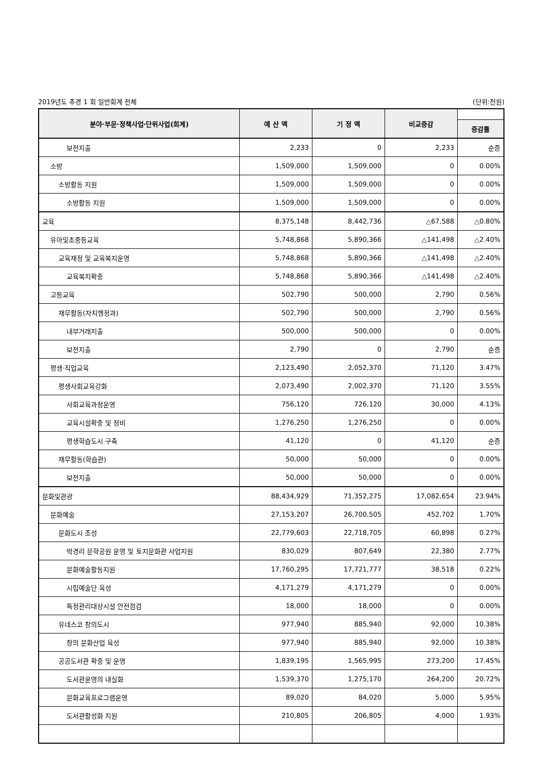2019년도 추경 1 회 일반회계 전체 (단위:천원)
| 분야·부문·정책사업·단위사업(회계) | 예 산 액 | 기 정 액 | 비교증감 | |
| --- | --- | --- | --- | --- |
| | | | | 증감률 |
| 보전지출 | 2,233 | 0 | 2,233 | 순증 |
| 소방 | 1,509,000 | 1,509,000 | 0 | 0.00% |
| 소방활동 지원 | 1,509,000 | 1,509,000 | 0 | 0.00% |
| 소방활동 지원 | 1,509,000 | 1,509,000 | 0 | 0.00% |
| 교육 | 8,375,148 | 8,442,736 | △67,588 | △0.80% |
| 유아및초중등교육 | 5,748,868 | 5,890,366 | △141,498 | △2.40% |
| 교육재정 및 교육복지운영 | 5,748,868 | 5,890,366 | △141,498 | △2.40% |
| 교육복지확충 | 5,748,868 | 5,890,366 | △141,498 | △2.40% |
| 고등교육 | 502,790 | 500,000 | 2,790 | 0.56% |
| 재무활동(자치행정과) | 502,790 | 500,000 | 2,790 | 0.56% |
| 내부거래지출 | 500,000 | 500,000 | 0 | 0.00% |
| 보전지출 | 2,790 | 0 | 2,790 | 순증 |
| 평생·직업교육 | 2,123,490 | 2,052,370 | 71,120 | 3.47% |
| 평생사회교육강화 | 2,073,490 | 2,002,370 | 71,120 | 3.55% |
| 사회교육과정운영 | 756,120 | 726,120 | 30,000 | 4.13% |
| 교육시설확충 및 정비 | 1,276,250 | 1,276,250 | 0 | 0.00% |
| 평생학습도시 구축 | 41,120 | 0 | 41,120 | 순증 |
| 재무활동(학습관) | 50,000 | 50,000 | 0 | 0.00% |
| 보전지출 | 50,000 | 50,000 | 0 | 0.00% |
| 문화및관광 | 88,434,929 | 71,352,275 | 17,082,654 | 23.94% |
| 문화예술 | 27,153,207 | 26,700,505 | 452,702 | 1.70% |
| 문화도시 조성 | 22,779,603 | 22,718,705 | 60,898 | 0.27% |
| 박경리 문학공원 운영 및 토지문화관 사업지원 | 830,029 | 807,649 | 22,380 | 2.77% |
| 문화예술활동지원 | 17,760,295 | 17,721,777 | 38,518 | 0.22% |
| 시립예술단 육성 | 4,171,279 | 4,171,279 | 0 | 0.00% |
| 특정관리대상시설 안전점검 | 18,000 | 18,000 | 0 | 0.00% |
| 유네스코 창의도시 | 977,940 | 885,940 | 92,000 | 10.38% |
| 창의 문화산업 육성 | 977,940 | 885,940 | 92,000 | 10.38% |
| 공공도서관 확충 및 운영 | 1,839,195 | 1,565,995 | 273,200 | 17.45% |
| 도서관운영의 내실화 | 1,539,370 | 1,275,170 | 264,200 | 20.72% |
| 문화교육프로그램운영 | 89,020 | 84,020 | 5,000 | 5.95% |
| 도서관활성화 지원 | 210,805 | 206,805 | 4,000 | 1.93% |